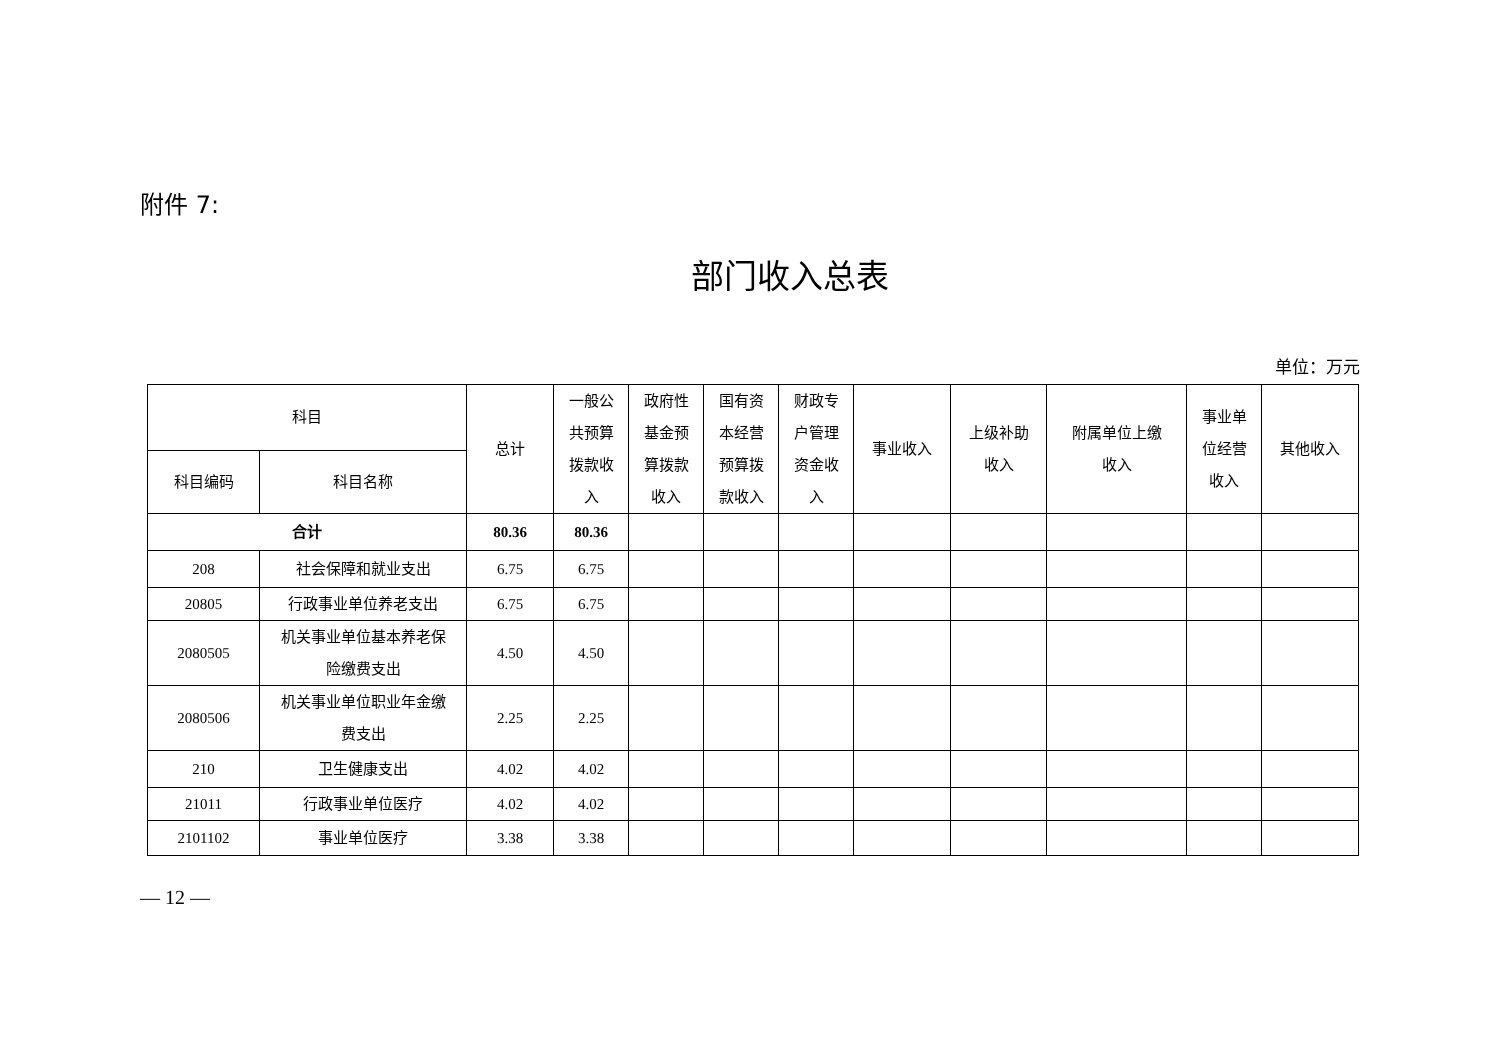附件 7:
部门收入总表
单位：万元
| 科目 | | 总计 | 一般公 共预算 拨款收 入 | 政府性 基金预 算拨款 收入 | 国有资 本经营 预算拨 款收入 | 财政专 户管理 资金收 入 | 事业收入 | 上级补助 收入 | 附属单位上缴 收入 | 事业单 位经营 收入 | 其他收入 |
| --- | --- | --- | --- | --- | --- | --- | --- | --- | --- | --- | --- |
| 科目编码 | 科目名称 | | | | | | | | | | |
| 合计 | | 80.36 | 80.36 | | | | | | | | |
| 208 | 社会保障和就业支出 | 6.75 | 6.75 | | | | | | | | |
| 20805 | 行政事业单位养老支出 | 6.75 | 6.75 | | | | | | | | |
| 2080505 | 机关事业单位基本养老保 险缴费支出 | 4.50 | 4.50 | | | | | | | | |
| 2080506 | 机关事业单位职业年金缴 费支出 | 2.25 | 2.25 | | | | | | | | |
| 210 | 卫生健康支出 | 4.02 | 4.02 | | | | | | | | |
| 21011 | 行政事业单位医疗 | 4.02 | 4.02 | | | | | | | | |
| 2101102 | 事业单位医疗 | 3.38 | 3.38 | | | | | | | | |
— 12 —